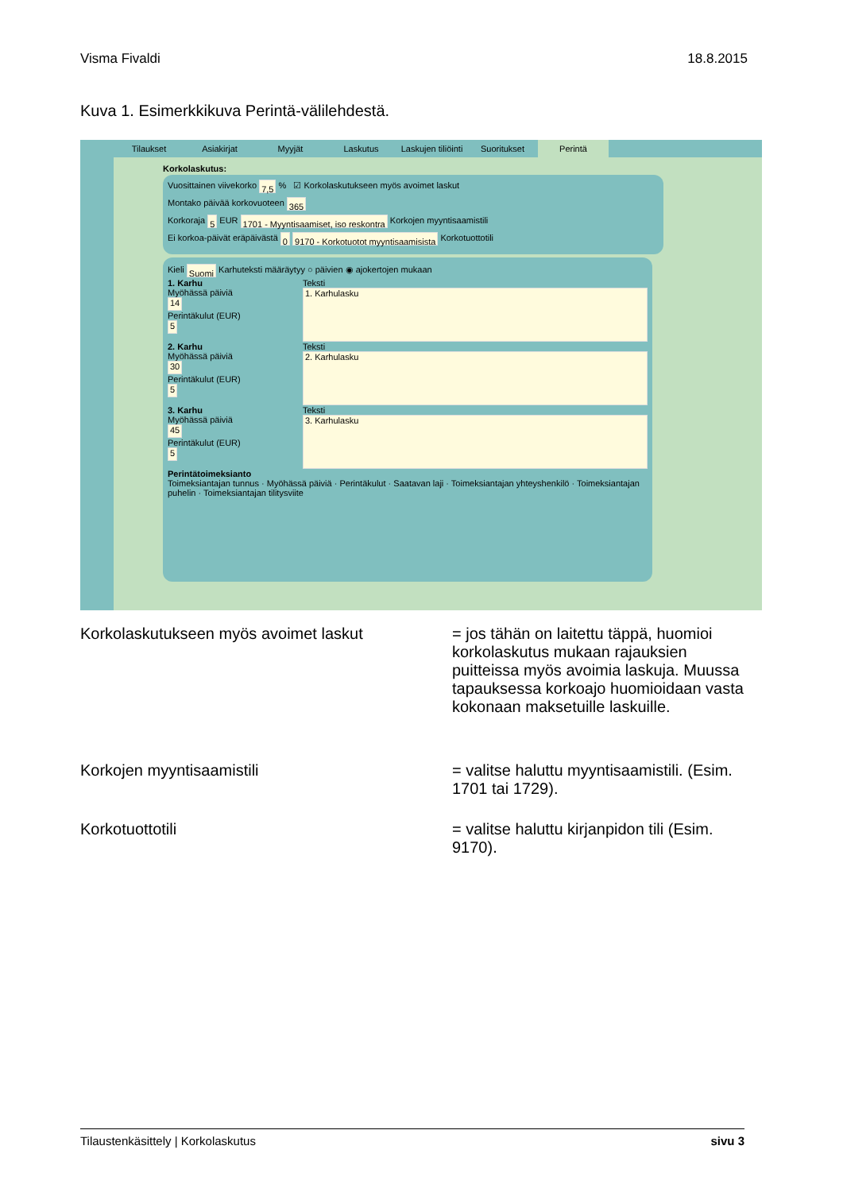Visma Fivaldi 18.8.2015
Kuva 1. Esimerkkikuva Perintä-välilehdestä.
Tilaukset Asiakirjat Myyjät Laskutus Laskujen tiliöinti
Suoritukset Perintä
Korkolaskutus:
Vuosittainen viivekorko 7,5 % ☑ Korkolaskutukseen myös avoimet laskut
Montako päivää korkovuoteen 365
Korkoraja 5 EUR 1701 - Myyntisaamiset, iso reskontra Korkojen myyntisaamistili
Ei korkoa-päivät eräpäivästä 0 9170 - Korkotuotot myyntisaamisista Korkotuottotili
Kieli Suomi Karhuteksti määräytyy ○ päivien ◉ ajokertojen mukaan
1. Karhu
Myöhässä päiviä
14
Perintäkulut (EUR)
5
Teksti
1. Karhulasku
2. Karhu
Myöhässä päiviä
30
Perintäkulut (EUR)
5
Teksti
2. Karhulasku
3. Karhu
Myöhässä päiviä
45
Perintäkulut (EUR)
5
Teksti
3. Karhulasku
Perintätoimeksianto
Toimeksiantajan tunnus · Myöhässä päiviä · Perintäkulut · Saatavan laji · Toimeksiantajan yhteyshenkilö · Toimeksiantajan puhelin · Toimeksiantajan tilitysviite
Korkolaskutukseen myös avoimet laskut = jos tähän on laitettu täppä, huomioi korkolaskutus mukaan rajauksien puitteissa myös avoimia laskuja. Muussa tapauksessa korkoajo huomioidaan vasta kokonaan maksetuille laskuille.
Korkojen myyntisaamistili = valitse haluttu myyntisaamistili. (Esim. 1701 tai 1729).
Korkotuottotili = valitse haluttu kirjanpidon tili (Esim. 9170).
Tilaustenkäsittely | Korkolaskutus sivu 3